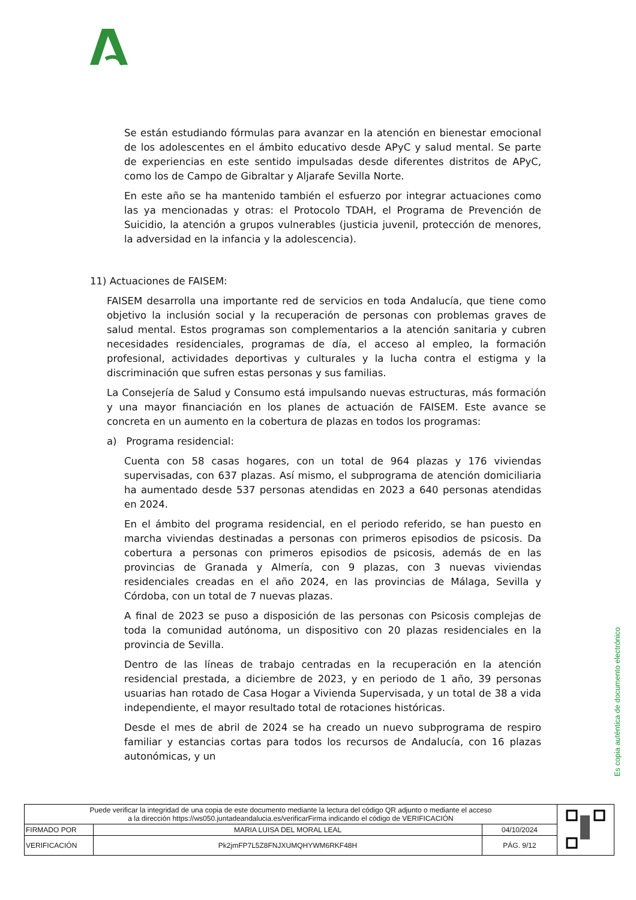Se están estudiando fórmulas para avanzar en la atención en bienestar emocional de los adolescentes en el ámbito educativo desde APyC y salud mental. Se parte de experiencias en este sentido impulsadas desde diferentes distritos de APyC, como los de Campo de Gibraltar y Aljarafe Sevilla Norte.
En este año se ha mantenido también el esfuerzo por integrar actuaciones como las ya mencionadas y otras: el Protocolo TDAH, el Programa de Prevención de Suicidio, la atención a grupos vulnerables (justicia juvenil, protección de menores, la adversidad en la infancia y la adolescencia).
11) Actuaciones de FAISEM:
FAISEM desarrolla una importante red de servicios en toda Andalucía, que tiene como objetivo la inclusión social y la recuperación de personas con problemas graves de salud mental. Estos programas son complementarios a la atención sanitaria y cubren necesidades residenciales, programas de día, el acceso al empleo, la formación profesional, actividades deportivas y culturales y la lucha contra el estigma y la discriminación que sufren estas personas y sus familias.
La Consejería de Salud y Consumo está impulsando nuevas estructuras, más formación y una mayor financiación en los planes de actuación de FAISEM. Este avance se concreta en un aumento en la cobertura de plazas en todos los programas:
a) Programa residencial:
Cuenta con 58 casas hogares, con un total de 964 plazas y 176 viviendas supervisadas, con 637 plazas. Así mismo, el subprograma de atención domiciliaria ha aumentado desde 537 personas atendidas en 2023 a 640 personas atendidas en 2024.
En el ámbito del programa residencial, en el periodo referido, se han puesto en marcha viviendas destinadas a personas con primeros episodios de psicosis. Da cobertura a personas con primeros episodios de psicosis, además de en las provincias de Granada y Almería, con 9 plazas, con 3 nuevas viviendas residenciales creadas en el año 2024, en las provincias de Málaga, Sevilla y Córdoba, con un total de 7 nuevas plazas.
A final de 2023 se puso a disposición de las personas con Psicosis complejas de toda la comunidad autónoma, un dispositivo con 20 plazas residenciales en la provincia de Sevilla.
Dentro de las líneas de trabajo centradas en la recuperación en la atención residencial prestada, a diciembre de 2023, y en periodo de 1 año, 39 personas usuarias han rotado de Casa Hogar a Vivienda Supervisada, y un total de 38 a vida independiente, el mayor resultado total de rotaciones históricas.
Desde el mes de abril de 2024 se ha creado un nuevo subprograma de respiro familiar y estancias cortas para todos los recursos de Andalucía, con 16 plazas autonómicas, y un
Es copia auténtica de documento electrónico
| Puede verificar la integridad de una copia de este documento mediante la lectura del código QR adjunto o mediante el acceso a la dirección https://ws050.juntadeandalucia.es/verificarFirma indicando el código de VERIFICACIÓN | | | |
| FIRMADO POR | MARIA LUISA DEL MORAL LEAL | 04/10/2024 | |
| VERIFICACIÓN | Pk2jmFP7L5Z8FNJXUMQHYWM6RKF48H | PÁG. 9/12 | |